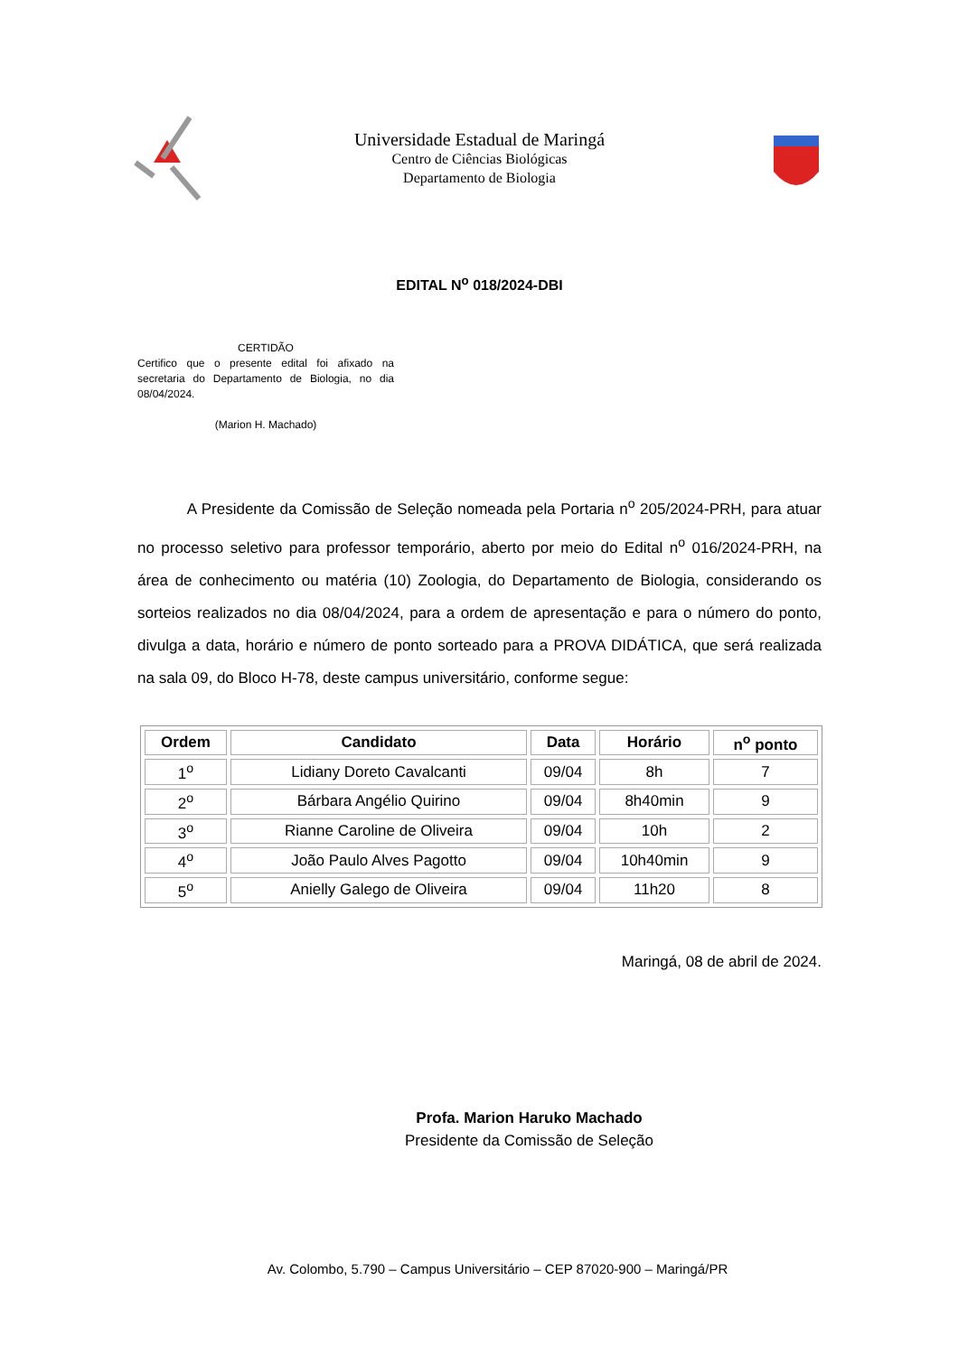Universidade Estadual de Maringá
Centro de Ciências Biológicas
Departamento de Biologia
EDITAL N<sup>o</sup> 018/2024-DBI
CERTIDÃO
Certifico que o presente edital foi afixado na secretaria do Departamento de Biologia, no dia 08/04/2024.
(Marion H. Machado)
A Presidente da Comissão de Seleção nomeada pela Portaria n<sup>o</sup> 205/2024-PRH, para atuar no processo seletivo para professor temporário, aberto por meio do Edital n<sup>o</sup> 016/2024-PRH, na área de conhecimento ou matéria (10) Zoologia, do Departamento de Biologia, considerando os sorteios realizados no dia 08/04/2024, para a ordem de apresentação e para o número do ponto, divulga a data, horário e número de ponto sorteado para a PROVA DIDÁTICA, que será realizada na sala 09, do Bloco H-78, deste campus universitário, conforme segue:
| Ordem | Candidato | Data | Horário | n<sup>o</sup> ponto |
| --- | --- | --- | --- | --- |
| 1<sup>o</sup> | Lidiany Doreto Cavalcanti | 09/04 | 8h | 7 |
| 2<sup>o</sup> | Bárbara Angélio Quirino | 09/04 | 8h40min | 9 |
| 3<sup>o</sup> | Rianne Caroline de Oliveira | 09/04 | 10h | 2 |
| 4<sup>o</sup> | João Paulo Alves Pagotto | 09/04 | 10h40min | 9 |
| 5<sup>o</sup> | Anielly Galego de Oliveira | 09/04 | 11h20 | 8 |
Maringá, 08 de abril de 2024.
Profa. Marion Haruko Machado
Presidente da Comissão de Seleção
Av. Colombo, 5.790 – Campus Universitário – CEP 87020-900 – Maringá/PR